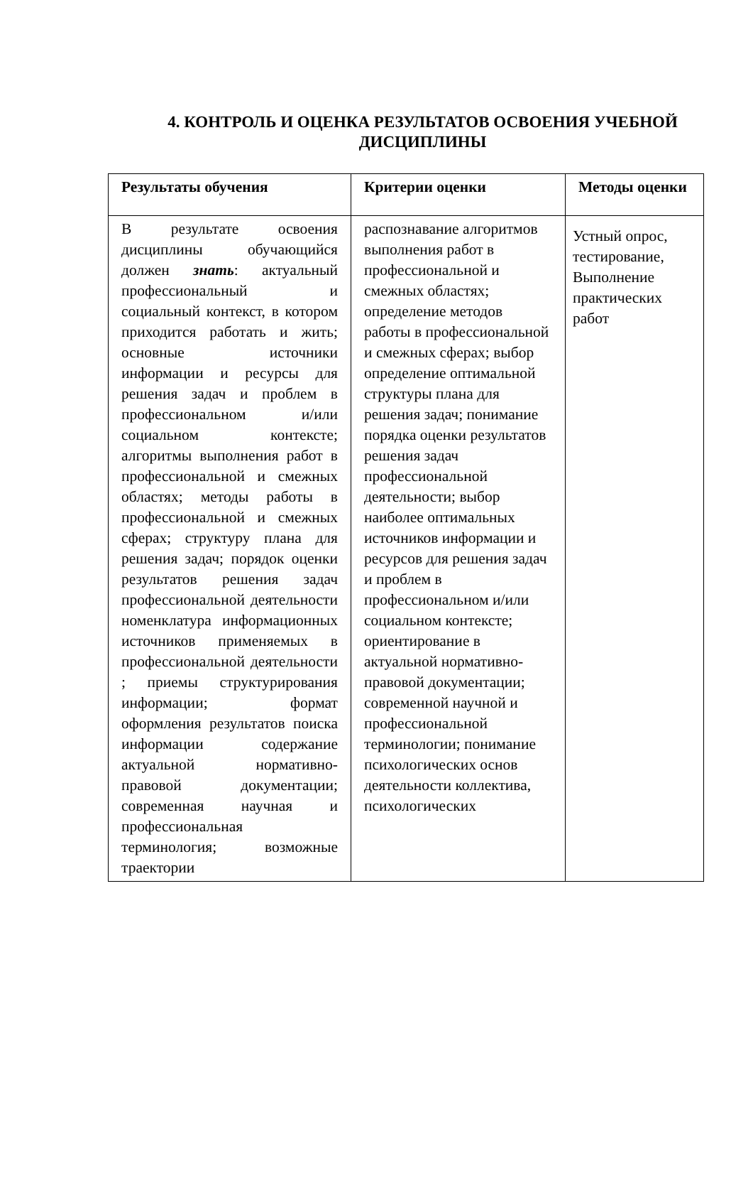4. КОНТРОЛЬ И ОЦЕНКА РЕЗУЛЬТАТОВ ОСВОЕНИЯ УЧЕБНОЙ ДИСЦИПЛИНЫ
| Результаты обучения | Критерии оценки | Методы оценки |
| --- | --- | --- |
| В результате освоения дисциплины обучающийся должен знать : актуальный профессиональный и социальный контекст, в котором приходится работать и жить; основные источники информации и ресурсы для решения задач и проблем в профессиональном и/или социальном контексте; алгоритмы выполнения работ в профессиональной и смежных областях; методы работы в профессиональной и смежных сферах; структуру плана для решения задач; порядок оценки результатов решения задач профессиональной деятельности номенклатура информационных источников применяемых в профессиональной деятельности ; приемы структурирования информации; формат оформления результатов поиска информации содержание актуальной нормативно-правовой документации; современная научная и профессиональная терминология; возможные траектории | распознавание алгоритмов выполнения работ в профессиональной и смежных областях; определение методов работы в профессиональной и смежных сферах; выбор определение оптимальной структуры плана для решения задач; понимание порядка оценки результатов решения задач профессиональной деятельности; выбор наиболее оптимальных источников информации и ресурсов для решения задач и проблем в профессиональном и/или социальном контексте; ориентирование в актуальной нормативно-правовой документации; современной научной и профессиональной терминологии; понимание психологических основ деятельности коллектива, психологических | Устный опрос, тестирование, Выполнение практических работ |